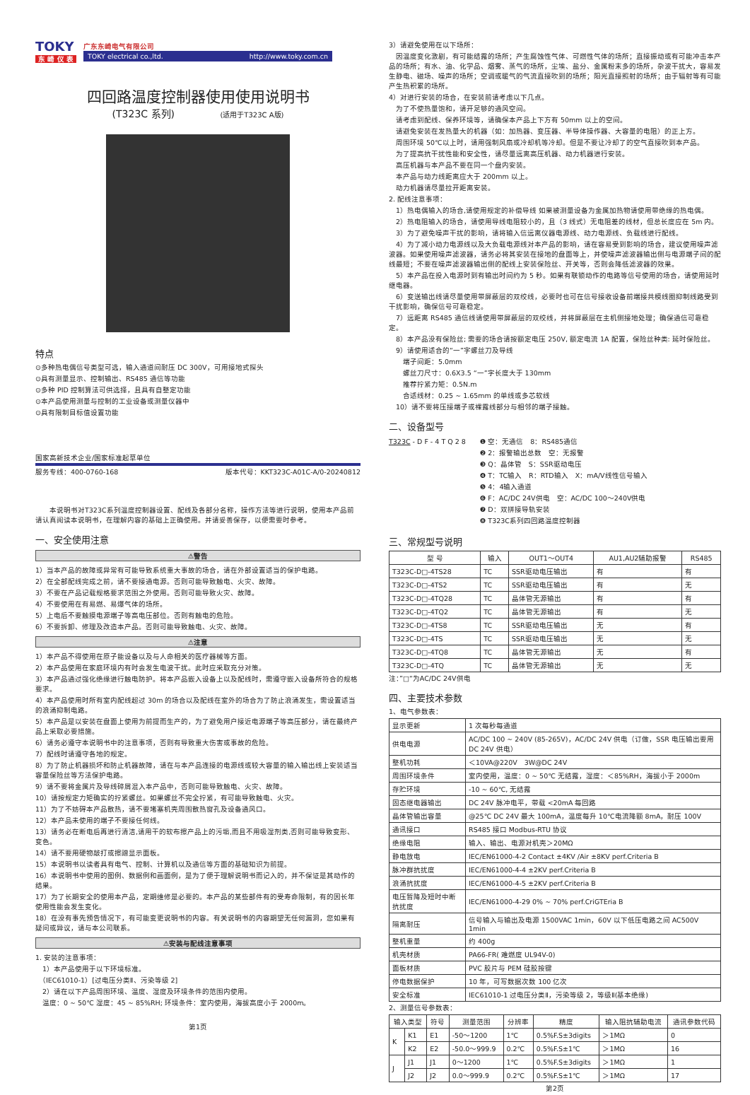TOKY
东 崎 仪 表
广东东崎电气有限公司
TOKY electrical co.,ltd. http://www.toky.com.cn
四回路温度控制器使用使用说明书
(T323C 系列) (适用于T323C A版)
特点
⊙多种热电偶信号类型可选，输入通道间耐压 DC 300V，可用接地式探头
⊙具有测量显示、控制输出、RS485 通信等功能
⊙多种 PID 控制算法可供选择，且具有自整定功能
⊙本产品使用测量与控制的工业设备或测量仪器中
⊙具有限制目标值设置功能
国家高新技术企业/国家标准起草单位
服务专线：400-0760-168 版本代号：KKT323C-A01C-A/0-20240812
　　本说明书对T323C系列温度控制器设置、配线及各部分名称，操作方法等进行说明，使用本产品前请认真阅读本说明书，在理解内容的基础上正确使用。并请妥善保存，以便需要时参考。
一、安全使用注意
⚠警告
1）当本产品的故障或异常有可能导致系统重大事故的场合，请在外部设置适当的保护电路。
2）在全部配线完成之前，请不要接通电源。否则可能导致触电、火灾、故障。
3）不要在产品记载规格要求范围之外使用。否则可能导致火灾、故障。
4）不要使用在有易燃、易爆气体的场所。
5）上电后不要触摸电源端子等高电压部位。否则有触电的危险。
6）不要拆卸、修理及改造本产品。否则可能导致触电、火灾、故障。
⚠注意
1）本产品不得使用在原子能设备以及与人命相关的医疗器械等方面。
2）本产品使用在家庭环境内有时会发生电波干扰。此时应采取充分对策。
3）本产品通过强化绝缘进行触电防护。将本产品嵌入设备上以及配线时，需遵守嵌入设备所符合的规格要求。
4）本产品使用时所有室内配线超过 30m 的场合以及配线在室外的场合为了防止浪涌发生，需设置适当的浪涌抑制电路。
5）本产品是以安装在盘面上使用为前提而生产的，为了避免用户接近电源端子等高压部分，请在最终产品上采取必要措施。
6）请务必遵守本说明书中的注意事项，否则有导致重大伤害或事故的危险。
7）配线时请遵守各地的规定。
8）为了防止机器损坏和防止机器故障，请在与本产品连接的电源线或较大容量的输入输出线上安装适当容量保险丝等方法保护电路。
9）请不要将金属片及导线碎屑混入本产品中，否则可能导致触电、火灾、故障。
10）请按规定力矩确实的拧紧螺丝。如果螺丝不完全拧紧，有可能导致触电、火灾。
11）为了不妨碍本产品散热，请不要堵塞机壳周围散热窗孔及设备通风口。
12）本产品未使用的端子不要接任何线。
13）请务必在断电后再进行清洁,请用干的软布擦产品上的污垢,而且不用吸湿剂类,否则可能导致变形、变色。
14）请不要用硬物敲打或擦蹭显示面板。
15）本说明书以读者具有电气、控制、计算机以及通信等方面的基础知识为前提。
16）本说明书中使用的图例、数据例和画面例，是为了便于理解说明书而记入的，并不保证是其动作的结果。
17）为了长期安全的使用本产品，定期维修是必要的。本产品的某些部件有的受寿命限制，有的因长年使用性能会发生变化。
18）在没有事先预告情况下，有可能变更说明书的内容。有关说明书的内容期望无任何漏洞，您如果有疑问或异议，请与本公司联系。
⚠安装与配线注意事项
1. 安装的注意事项：
　1）本产品使用于以下环境标准。
　（IEC61010-1）[过电压分类Ⅱ、污染等级 2]
　2）请在以下产品周围环境、温度、湿度及环境条件的范围内使用。
　温度：0 ~ 50℃ 湿度：45 ~ 85%RH; 环境条件：室内使用，海拔高度小于 2000m。
第1页
3）请避免使用在以下场所：
　因温度变化激剧，有可能结露的场所；产生腐蚀性气体、可燃性气体的场所；直接振动或有可能冲击本产品的场所；有水、油、化学品、烟雾、蒸气的场所，尘埃、盐分、金属粉末多的场所，杂波干扰大，容易发生静电、磁场、噪声的场所；空调或暖气的气流直接吹到的场所；阳光直接照射的场所；由于辐射等有可能产生热积累的场所。
4）对进行安装的场合，在安装前请考虑以下几点。
　为了不使热量饱和，请开足够的通风空间。
　请考虑到配线、保养环境等，请确保本产品上下方有 50mm 以上的空间。
　请避免安装在发热量大的机器（如：加热器、变压器、半导体操作器、大容量的电阻）的正上方。
　周围环境 50℃以上时，请用强制风扇或冷却机等冷却。但是不要让冷却了的空气直接吹到本产品。
　为了提高抗干扰性能和安全性，请尽量远离高压机器、动力机器进行安装。
　高压机器与本产品不要在同一个盘内安装。
　本产品与动力线距离应大于 200mm 以上。
　动力机器请尽量拉开距离安装。
2. 配线注意事项：
　1）热电偶输入的场合,请使用规定的补偿导线 如果被测量设备为金属加热物请使用带绝缘的热电偶。
　2）热电阻输入的场合，请使用导线电阻较小的，且（3 线式）无电阻差的线材，但总长度应在 5m 内。
　3）为了避免噪声干扰的影响，请将输入信远离仪器电源线、动力电源线、负载线进行配线。
　4）为了减小动力电源线以及大负载电源线对本产品的影响，请在容易受到影响的场合，建议使用噪声滤波器。如果使用噪声滤波器，请务必将其安装在接地的盘面等上，并使噪声滤波器输出侧与电源端子间的配线最短；不要在噪声滤波器输出侧的配线上安装保险丝、开关等，否则会降低滤波器的效果。
　5）本产品在投入电源时到有输出时间约为 5 秒。如果有联锁动作的电路等信号使用的场合，请使用延时继电器。
　6）变送输出线请尽量使用带屏蔽层的双绞线，必要时也可在信号接收设备前端接共模线圈抑制线路受到干扰影响，确保信号可靠稳定。
　7）远距离 RS485 通信线请使用带屏蔽层的双绞线，并将屏蔽层在主机侧接地处理；确保通信可靠稳定。
　8）本产品没有保险丝; 需要的场合请按额定电压 250V, 额定电流 1A 配置，保险丝种类: 延时保险丝。
　9）请使用适合的“一”字螺丝刀及导线
　　端子间距：5.0mm
　　螺丝刀尺寸：0.6X3.5 “一”字长度大于 130mm
　　推荐拧紧力矩：0.5N.m
　　合适线材：0.25 ~ 1.65mm 的单线或多芯软线
　10）请不要将压接端子或裸露线部分与相邻的端子接触。
二、设备型号
T323C - D F - 4 T Q 2 8 ❶ 空：无通信　8：RS485通信
❷ 2：报警输出总数　空：无报警
❸ Q：晶体管　S：SSR驱动电压
❹ T：TC输入　R：RTD输入　X：mA/V线性信号输入
❺ 4：4输入通道
❻ F：AC/DC 24V供电　空：AC/DC 100～240V供电
❼ D：双拼接导轨安装
❽ T323C系列四回路温度控制器
三、常规型号说明
| 型 号 | 输入 | OUT1～OUT4 | AU1,AU2辅助报警 | RS485 |
| --- | --- | --- | --- | --- |
| T323C-D□-4TS28 | TC | SSR驱动电压输出 | 有 | 有 |
| T323C-D□-4TS2 | TC | SSR驱动电压输出 | 有 | 无 |
| T323C-D□-4TQ28 | TC | 晶体管无源输出 | 有 | 有 |
| T323C-D□-4TQ2 | TC | 晶体管无源输出 | 有 | 无 |
| T323C-D□-4TS8 | TC | SSR驱动电压输出 | 无 | 有 |
| T323C-D□-4TS | TC | SSR驱动电压输出 | 无 | 无 |
| T323C-D□-4TQ8 | TC | 晶体管无源输出 | 无 | 有 |
| T323C-D□-4TQ | TC | 晶体管无源输出 | 无 | 无 |
注：”□“为AC/DC 24V供电
四、主要技术参数
1、电气参数表：
| 显示更新 | 1 次每秒每通道 |
| 供电电源 | AC/DC 100 ~ 240V (85-265V)，AC/DC 24V 供电（订做，SSR 电压输出要用 DC 24V 供电） |
| 整机功耗 | ＜10VA@220V 3W@DC 24V |
| 周围环境条件 | 室内使用，温度：0 ~ 50℃ 无结露，湿度：＜85%RH，海拔小于 2000m |
| 存贮环境 | -10 ~ 60℃, 无结露 |
| 固态继电器输出 | DC 24V 脉冲电平，带载 <20mA 每回路 |
| 晶体管输出容量 | @25℃ DC 24V 最大 100mA，温度每升 10℃电流降额 8mA，耐压 100V |
| 通讯接口 | RS485 接口 Modbus-RTU 协议 |
| 绝缘电阻 | 输入、输出、电源对机壳＞20MΩ |
| 静电放电 | IEC/EN61000-4-2 Contact ±4KV /Air ±8KV perf.Criteria B |
| 脉冲群抗扰度 | IEC/EN61000-4-4 ±2KV perf.Criteria B |
| 浪涌抗扰度 | IEC/EN61000-4-5 ±2KV perf.Criteria B |
| 电压暂降及短时中断抗扰度 | IEC/EN61000-4-29 0% ~ 70% perf.CriGTEria B |
| 隔离耐压 | 信号输入与输出及电源 1500VAC 1min，60V 以下低压电路之间 AC500V 1min |
| 整机重量 | 约 400g |
| 机壳材质 | PA66-FR( 难燃度 UL94V-0) |
| 面板材质 | PVC 胶片与 PEM 硅胶按键 |
| 停电数据保护 | 10 年，可写数据次数 100 亿次 |
| 安全标准 | IEC61010-1 过电压分类Ⅱ，污染等级 2，等级Ⅱ(基本绝缘) |
2、测量信号参数表：
| 输入类型 | | 符号 | 测量范围 | 分辨率 | 精度 | 输入阻抗辅助电流 | 通讯参数代码 |
| --- | --- | --- | --- | --- | --- | --- | --- |
| K | K1 | E1 | -50～1200 | 1℃ | 0.5%F.S±3digits | ＞1MΩ | 0 |
| | K2 | E2 | -50.0～999.9 | 0.2℃ | 0.5%F.S±1℃ | ＞1MΩ | 16 |
| J | J1 | J1 | 0～1200 | 1℃ | 0.5%F.S±3digits | ＞1MΩ | 1 |
| | J2 | J2 | 0.0～999.9 | 0.2℃ | 0.5%F.S±1℃ | ＞1MΩ | 17 |
第2页